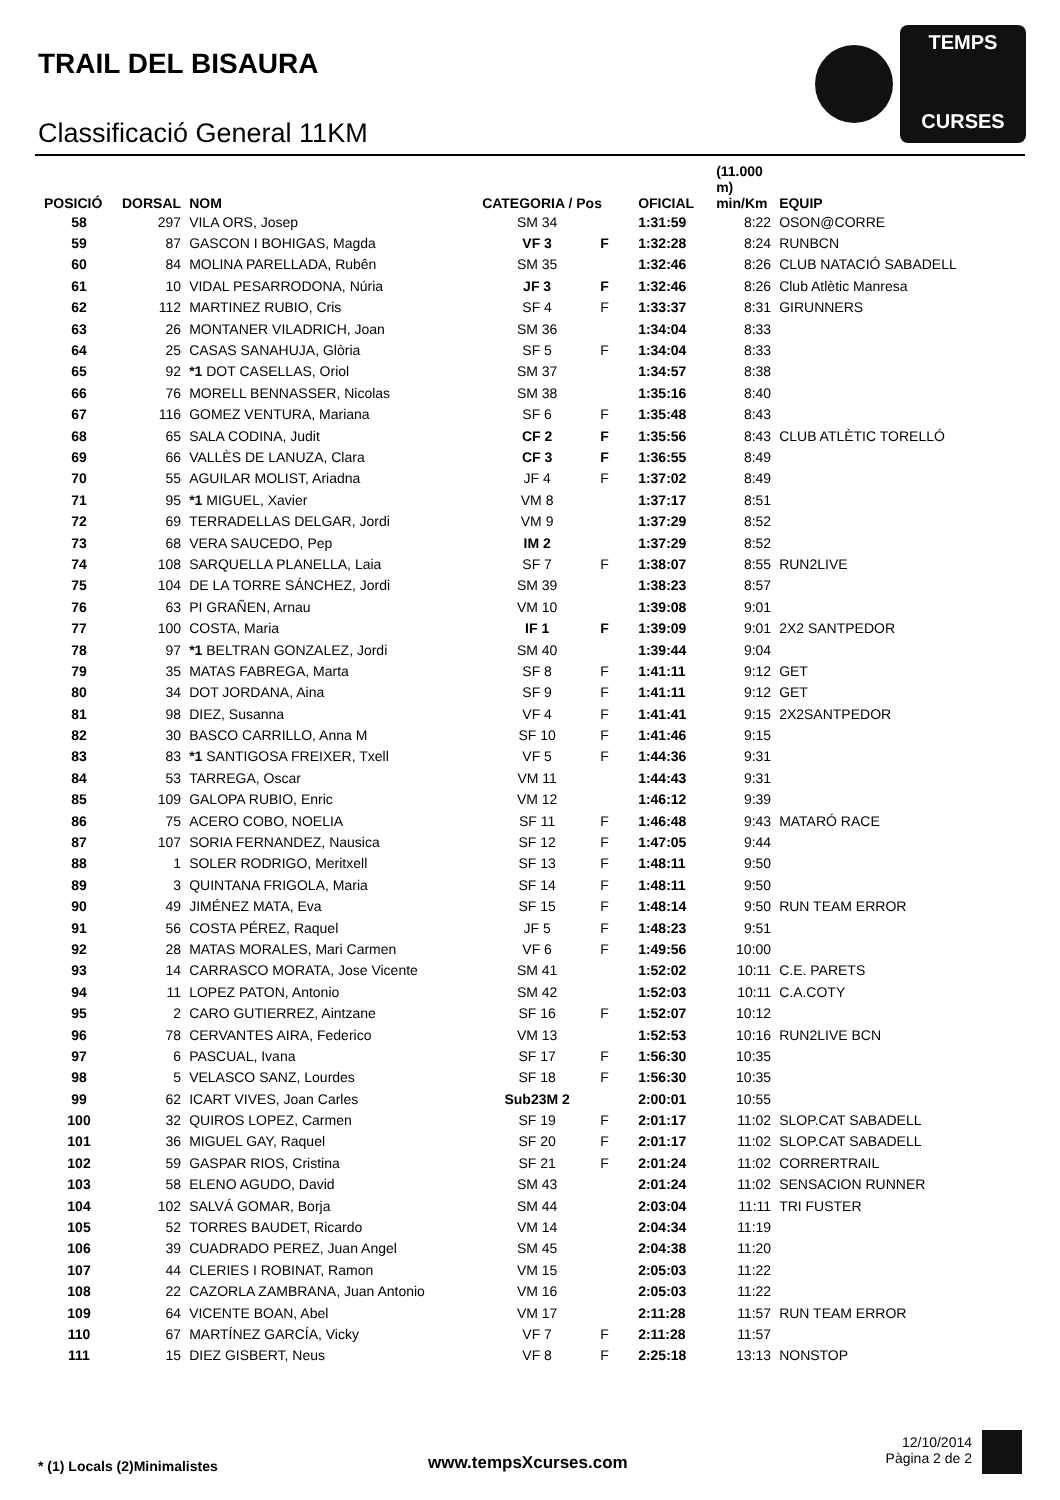TRAIL DEL BISAURA
Classificació General 11KM
TEMPS
CURSES
| POSICIÓ | DORSAL | NOM | CATEGORIA / Pos | | OFICIAL | (11.000 m) min/Km | EQUIP |
| --- | --- | --- | --- | --- | --- | --- | --- |
| 58 | 297 | VILA ORS, Josep | SM 34 | | 1:31:59 | 8:22 | OSON@CORRE |
| 59 | 87 | GASCON I BOHIGAS, Magda | VF 3 | F | 1:32:28 | 8:24 | RUNBCN |
| 60 | 84 | MOLINA PARELLADA, Rubên | SM 35 | | 1:32:46 | 8:26 | CLUB NATACIÓ SABADELL |
| 61 | 10 | VIDAL PESARRODONA, Núria | JF 3 | F | 1:32:46 | 8:26 | Club Atlètic Manresa |
| 62 | 112 | MARTINEZ RUBIO, Cris | SF 4 | F | 1:33:37 | 8:31 | GIRUNNERS |
| 63 | 26 | MONTANER VILADRICH, Joan | SM 36 | | 1:34:04 | 8:33 | |
| 64 | 25 | CASAS SANAHUJA, Glòria | SF 5 | F | 1:34:04 | 8:33 | |
| 65 | 92 | *1 DOT CASELLAS, Oriol | SM 37 | | 1:34:57 | 8:38 | |
| 66 | 76 | MORELL BENNASSER, Nicolas | SM 38 | | 1:35:16 | 8:40 | |
| 67 | 116 | GOMEZ VENTURA, Mariana | SF 6 | F | 1:35:48 | 8:43 | |
| 68 | 65 | SALA CODINA, Judit | CF 2 | F | 1:35:56 | 8:43 | CLUB ATLÈTIC TORELLÓ |
| 69 | 66 | VALLÈS DE LANUZA, Clara | CF 3 | F | 1:36:55 | 8:49 | |
| 70 | 55 | AGUILAR MOLIST, Ariadna | JF 4 | F | 1:37:02 | 8:49 | |
| 71 | 95 | *1 MIGUEL, Xavier | VM 8 | | 1:37:17 | 8:51 | |
| 72 | 69 | TERRADELLAS DELGAR, Jordi | VM 9 | | 1:37:29 | 8:52 | |
| 73 | 68 | VERA SAUCEDO, Pep | IM 2 | | 1:37:29 | 8:52 | |
| 74 | 108 | SARQUELLA PLANELLA, Laia | SF 7 | F | 1:38:07 | 8:55 | RUN2LIVE |
| 75 | 104 | DE LA TORRE SÁNCHEZ, Jordi | SM 39 | | 1:38:23 | 8:57 | |
| 76 | 63 | PI GRAÑEN, Arnau | VM 10 | | 1:39:08 | 9:01 | |
| 77 | 100 | COSTA, Maria | IF 1 | F | 1:39:09 | 9:01 | 2X2 SANTPEDOR |
| 78 | 97 | *1 BELTRAN GONZALEZ, Jordi | SM 40 | | 1:39:44 | 9:04 | |
| 79 | 35 | MATAS FABREGA, Marta | SF 8 | F | 1:41:11 | 9:12 | GET |
| 80 | 34 | DOT JORDANA, Aina | SF 9 | F | 1:41:11 | 9:12 | GET |
| 81 | 98 | DIEZ, Susanna | VF 4 | F | 1:41:41 | 9:15 | 2X2SANTPEDOR |
| 82 | 30 | BASCO CARRILLO, Anna M | SF 10 | F | 1:41:46 | 9:15 | |
| 83 | 83 | *1 SANTIGOSA FREIXER, Txell | VF 5 | F | 1:44:36 | 9:31 | |
| 84 | 53 | TARREGA, Oscar | VM 11 | | 1:44:43 | 9:31 | |
| 85 | 109 | GALOPA RUBIO, Enric | VM 12 | | 1:46:12 | 9:39 | |
| 86 | 75 | ACERO COBO, NOELIA | SF 11 | F | 1:46:48 | 9:43 | MATARÓ RACE |
| 87 | 107 | SORIA FERNANDEZ, Nausica | SF 12 | F | 1:47:05 | 9:44 | |
| 88 | 1 | SOLER RODRIGO, Meritxell | SF 13 | F | 1:48:11 | 9:50 | |
| 89 | 3 | QUINTANA FRIGOLA, Maria | SF 14 | F | 1:48:11 | 9:50 | |
| 90 | 49 | JIMÉNEZ MATA, Eva | SF 15 | F | 1:48:14 | 9:50 | RUN TEAM ERROR |
| 91 | 56 | COSTA PÉREZ, Raquel | JF 5 | F | 1:48:23 | 9:51 | |
| 92 | 28 | MATAS MORALES, Mari Carmen | VF 6 | F | 1:49:56 | 10:00 | |
| 93 | 14 | CARRASCO MORATA, Jose Vicente | SM 41 | | 1:52:02 | 10:11 | C.E. PARETS |
| 94 | 11 | LOPEZ PATON, Antonio | SM 42 | | 1:52:03 | 10:11 | C.A.COTY |
| 95 | 2 | CARO GUTIERREZ, Aintzane | SF 16 | F | 1:52:07 | 10:12 | |
| 96 | 78 | CERVANTES AIRA, Federico | VM 13 | | 1:52:53 | 10:16 | RUN2LIVE BCN |
| 97 | 6 | PASCUAL, Ivana | SF 17 | F | 1:56:30 | 10:35 | |
| 98 | 5 | VELASCO SANZ, Lourdes | SF 18 | F | 1:56:30 | 10:35 | |
| 99 | 62 | ICART VIVES, Joan Carles | Sub23M 2 | | 2:00:01 | 10:55 | |
| 100 | 32 | QUIROS LOPEZ, Carmen | SF 19 | F | 2:01:17 | 11:02 | SLOP.CAT SABADELL |
| 101 | 36 | MIGUEL GAY, Raquel | SF 20 | F | 2:01:17 | 11:02 | SLOP.CAT SABADELL |
| 102 | 59 | GASPAR RIOS, Cristina | SF 21 | F | 2:01:24 | 11:02 | CORRERTRAIL |
| 103 | 58 | ELENO AGUDO, David | SM 43 | | 2:01:24 | 11:02 | SENSACION RUNNER |
| 104 | 102 | SALVÁ GOMAR, Borja | SM 44 | | 2:03:04 | 11:11 | TRI FUSTER |
| 105 | 52 | TORRES BAUDET, Ricardo | VM 14 | | 2:04:34 | 11:19 | |
| 106 | 39 | CUADRADO PEREZ, Juan Angel | SM 45 | | 2:04:38 | 11:20 | |
| 107 | 44 | CLERIES I ROBINAT, Ramon | VM 15 | | 2:05:03 | 11:22 | |
| 108 | 22 | CAZORLA ZAMBRANA, Juan Antonio | VM 16 | | 2:05:03 | 11:22 | |
| 109 | 64 | VICENTE BOAN, Abel | VM 17 | | 2:11:28 | 11:57 | RUN TEAM ERROR |
| 110 | 67 | MARTÍNEZ GARCÍA, Vicky | VF 7 | F | 2:11:28 | 11:57 | |
| 111 | 15 | DIEZ GISBERT, Neus | VF 8 | F | 2:25:18 | 13:13 | NONSTOP |
* (1) Locals (2)Minimalistes www.tempsXcurses.com
12/10/2014
Pàgina 2 de 2